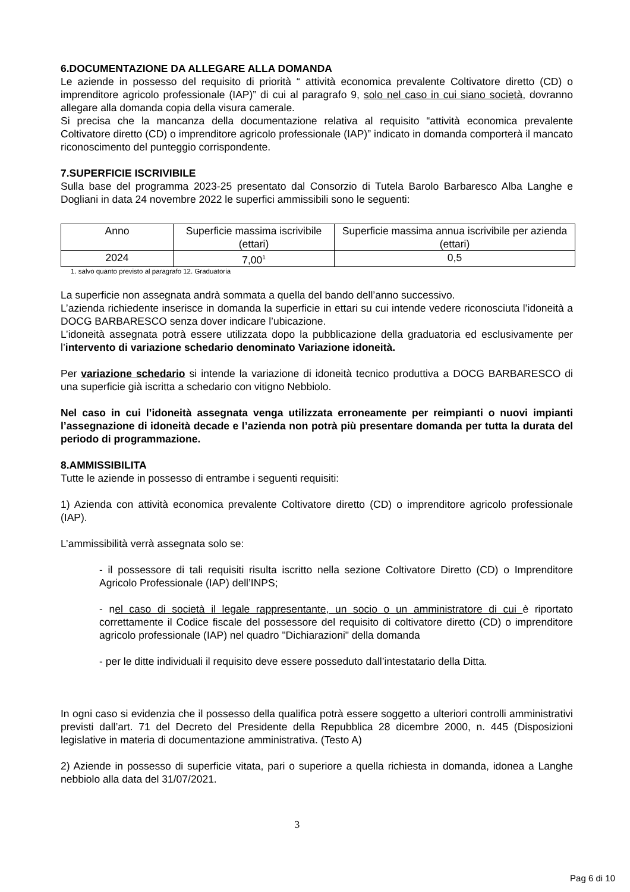6.DOCUMENTAZIONE DA ALLEGARE ALLA DOMANDA
Le aziende in possesso del requisito di priorità “ attività economica prevalente Coltivatore diretto (CD) o imprenditore agricolo professionale (IAP)” di cui al paragrafo 9, solo nel caso in cui siano società, dovranno allegare alla domanda copia della visura camerale.
Si precisa che la mancanza della documentazione relativa al requisito “attività economica prevalente Coltivatore diretto (CD) o imprenditore agricolo professionale (IAP)” indicato in domanda comporterà il mancato riconoscimento del punteggio corrispondente.
7.SUPERFICIE ISCRIVIBILE
Sulla base del programma 2023-25 presentato dal Consorzio di Tutela Barolo Barbaresco Alba Langhe e Dogliani in data 24 novembre 2022 le superfici ammissibili sono le seguenti:
| Anno | Superficie massima iscrivibile (ettari) | Superficie massima annua iscrivibile per azienda (ettari) |
| 2024 | 7,00<sup>1</sup> | 0,5 |
1. salvo quanto previsto al paragrafo 12. Graduatoria
La superficie non assegnata andrà sommata a quella del bando dell’anno successivo.
L’azienda richiedente inserisce in domanda la superficie in ettari su cui intende vedere riconosciuta l’idoneità a DOCG BARBARESCO senza dover indicare l’ubicazione.
L’idoneità assegnata potrà essere utilizzata dopo la pubblicazione della graduatoria ed esclusivamente per l’intervento di variazione schedario denominato Variazione idoneità.
Per variazione schedario si intende la variazione di idoneità tecnico produttiva a DOCG BARBARESCO di una superficie già iscritta a schedario con vitigno Nebbiolo.
Nel caso in cui l’idoneità assegnata venga utilizzata erroneamente per reimpianti o nuovi impianti l’assegnazione di idoneità decade e l’azienda non potrà più presentare domanda per tutta la durata del periodo di programmazione.
8.AMMISSIBILITA
Tutte le aziende in possesso di entrambe i seguenti requisiti:
1) Azienda con attività economica prevalente Coltivatore diretto (CD) o imprenditore agricolo professionale (IAP).
L’ammissibilità verrà assegnata solo se:
- il possessore di tali requisiti risulta iscritto nella sezione Coltivatore Diretto (CD) o Imprenditore Agricolo Professionale (IAP) dell’INPS;
- nel caso di società il legale rappresentante, un socio o un amministratore di cui è riportato correttamente il Codice fiscale del possessore del requisito di coltivatore diretto (CD) o imprenditore agricolo professionale (IAP) nel quadro "Dichiarazioni" della domanda
- per le ditte individuali il requisito deve essere posseduto dall’intestatario della Ditta.
In ogni caso si evidenzia che il possesso della qualifica potrà essere soggetto a ulteriori controlli amministrativi previsti dall’art. 71 del Decreto del Presidente della Repubblica 28 dicembre 2000, n. 445 (Disposizioni legislative in materia di documentazione amministrativa. (Testo A)
2) Aziende in possesso di superficie vitata, pari o superiore a quella richiesta in domanda, idonea a Langhe nebbiolo alla data del 31/07/2021.
3
Pag 6 di 10